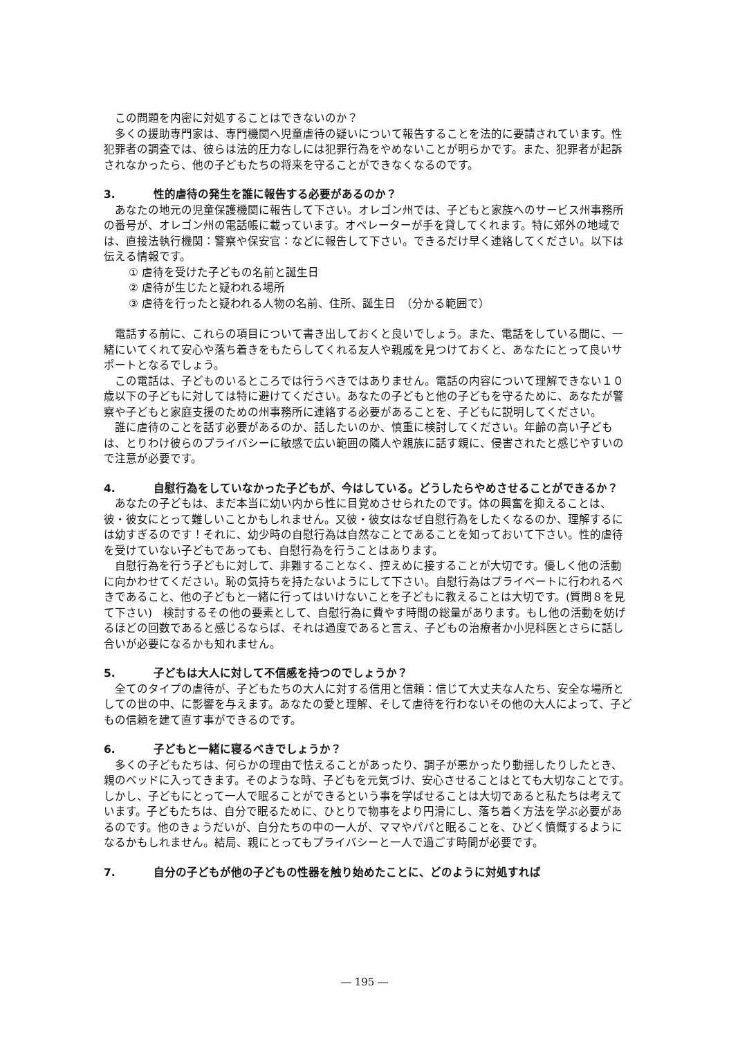この問題を内密に対処することはできないのか？
多くの援助専門家は、専門機関へ児童虐待の疑いについて報告することを法的に要請されています。性犯罪者の調査では、彼らは法的圧力なしには犯罪行為をやめないことが明らかです。また、犯罪者が起訴されなかったら、他の子どもたちの将来を守ることができなくなるのです。
3. 性的虐待の発生を誰に報告する必要があるのか？
あなたの地元の児童保護機関に報告して下さい。オレゴン州では、子どもと家族へのサービス州事務所の番号が、オレゴン州の電話帳に載っています。オペレーターが手を貸してくれます。特に郊外の地域では、直接法執行機関：警察や保安官：などに報告して下さい。できるだけ早く連絡してください。以下は伝える情報です。
① 虐待を受けた子どもの名前と誕生日
② 虐待が生じたと疑われる場所
③ 虐待を行ったと疑われる人物の名前、住所、誕生日　（分かる範囲で）
電話する前に、これらの項目について書き出しておくと良いでしょう。また、電話をしている間に、一緒にいてくれて安心や落ち着きをもたらしてくれる友人や親戚を見つけておくと、あなたにとって良いサポートとなるでしょう。
この電話は、子どものいるところでは行うべきではありません。電話の内容について理解できない１０歳以下の子どもに対しては特に避けてください。あなたの子どもと他の子どもを守るために、あなたが警察や子どもと家庭支援のための州事務所に連絡する必要があることを、子どもに説明してください。
誰に虐待のことを話す必要があるのか、話したいのか、慎重に検討してください。年齢の高い子どもは、とりわけ彼らのプライバシーに敏感で広い範囲の隣人や親族に話す親に、侵害されたと感じやすいので注意が必要です。
4. 自慰行為をしていなかった子どもが、今はしている。どうしたらやめさせることができるか？
あなたの子どもは、まだ本当に幼い内から性に目覚めさせられたのです。体の興奮を抑えることは、彼・彼女にとって難しいことかもしれません。又彼・彼女はなぜ自慰行為をしたくなるのか、理解するには幼すぎるのです！それに、幼少時の自慰行為は自然なことであることを知っておいて下さい。性的虐待を受けていない子どもであっても、自慰行為を行うことはあります。
自慰行為を行う子どもに対して、非難することなく、控えめに接することが大切です。優しく他の活動に向かわせてください。恥の気持ちを持たないようにして下さい。自慰行為はプライベートに行われるべきであること、他の子どもと一緒に行ってはいけないことを子どもに教えることは大切です。(質問８を見て下さい)　検討するその他の要素として、自慰行為に費やす時間の総量があります。もし他の活動を妨げるほどの回数であると感じるならば、それは過度であると言え、子どもの治療者か小児科医とさらに話し合いが必要になるかも知れません。
5. 子どもは大人に対して不信感を持つのでしょうか？
全てのタイプの虐待が、子どもたちの大人に対する信用と信頼：信じて大丈夫な人たち、安全な場所としての世の中、に影響を与えます。あなたの愛と理解、そして虐待を行わないその他の大人によって、子どもの信頼を建て直す事ができるのです。
6. 子どもと一緒に寝るべきでしょうか？
多くの子どもたちは、何らかの理由で怯えることがあったり、調子が悪かったり動揺したりしたとき、親のベッドに入ってきます。そのような時、子どもを元気づけ、安心させることはとても大切なことです。しかし、子どもにとって一人で眠ることができるという事を学ばせることは大切であると私たちは考えています。子どもたちは、自分で眠るために、ひとりで物事をより円滑にし、落ち着く方法を学ぶ必要があるのです。他のきょうだいが、自分たちの中の一人が、ママやパパと眠ることを、ひどく憤慨するようになるかもしれません。結局、親にとってもプライバシーと一人で過ごす時間が必要です。
7. 自分の子どもが他の子どもの性器を触り始めたことに、どのように対処すれば
― 195 ―